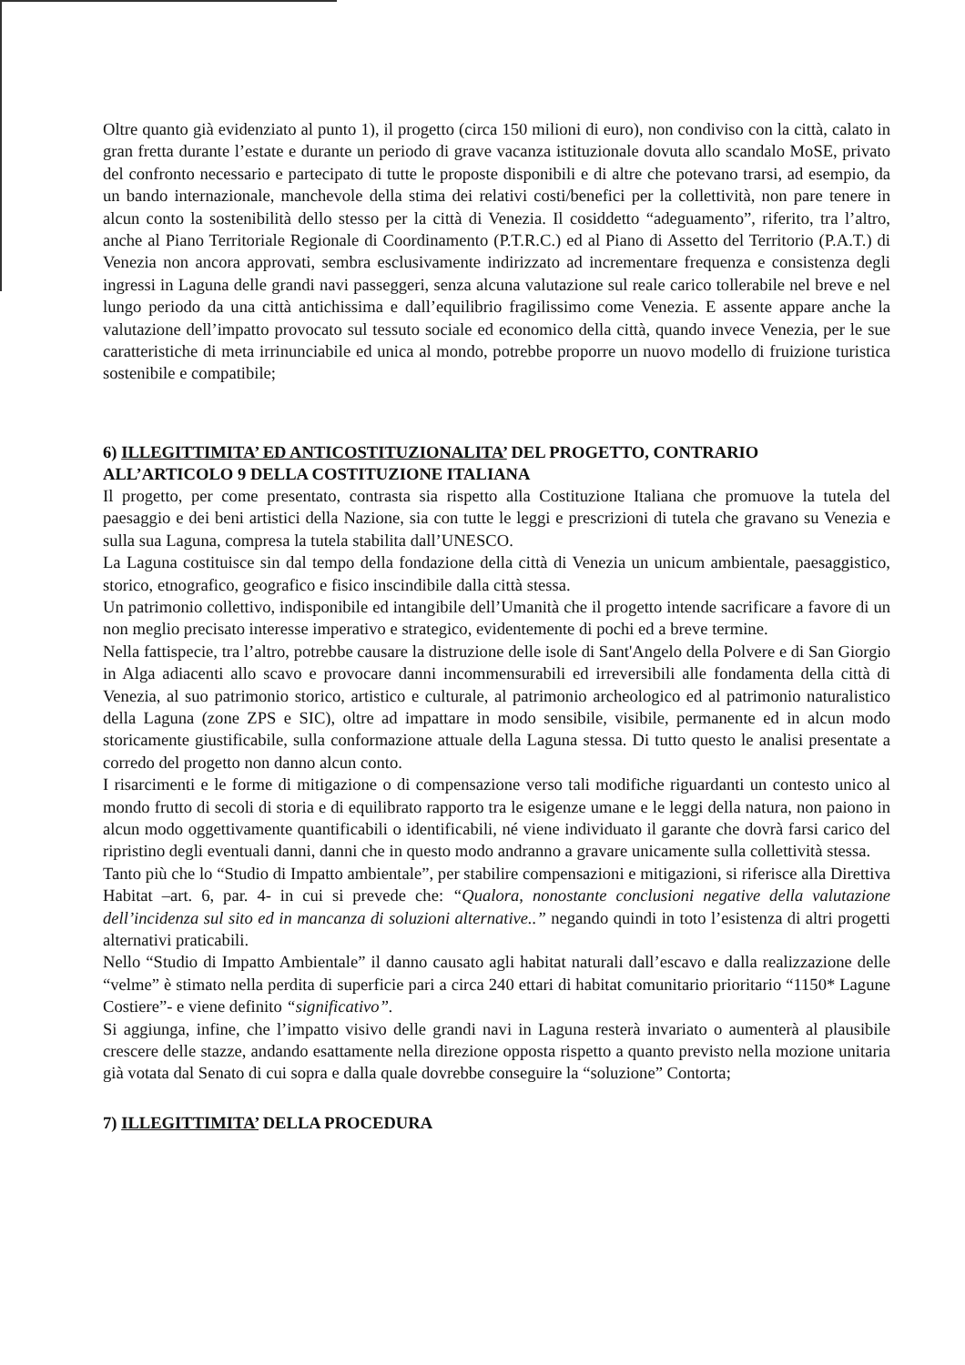Oltre quanto già evidenziato al punto 1), il progetto (circa 150 milioni di euro), non condiviso con la città, calato in gran fretta durante l’estate e durante un periodo di grave vacanza istituzionale dovuta allo scandalo MoSE, privato del confronto necessario e partecipato di tutte le proposte disponibili e di altre che potevano trarsi, ad esempio, da un bando internazionale, manchevole della stima dei relativi costi/benefici per la collettività, non pare tenere in alcun conto la sostenibilità dello stesso per la città di Venezia. Il cosiddetto “adeguamento”, riferito, tra l’altro, anche al Piano Territoriale Regionale di Coordinamento (P.T.R.C.) ed al Piano di Assetto del Territorio (P.A.T.) di Venezia non ancora approvati, sembra esclusivamente indirizzato ad incrementare frequenza e consistenza degli ingressi in Laguna delle grandi navi passeggeri, senza alcuna valutazione sul reale carico tollerabile nel breve e nel lungo periodo da una città antichissima e dall’equilibrio fragilissimo come Venezia. E assente appare anche la valutazione dell’impatto provocato sul tessuto sociale ed economico della città, quando invece Venezia, per le sue caratteristiche di meta irrinunciabile ed unica al mondo, potrebbe proporre un nuovo modello di fruizione turistica sostenibile e compatibile;
6) ILLEGITTIMITA’ ED ANTICOSTITUZIONALITA’ DEL PROGETTO, CONTRARIO ALL’ARTICOLO 9 DELLA COSTITUZIONE ITALIANA
Il progetto, per come presentato, contrasta sia rispetto alla Costituzione Italiana che promuove la tutela del paesaggio e dei beni artistici della Nazione, sia con tutte le leggi e prescrizioni di tutela che gravano su Venezia e sulla sua Laguna, compresa la tutela stabilita dall’UNESCO.
La Laguna costituisce sin dal tempo della fondazione della città di Venezia un unicum ambientale, paesaggistico, storico, etnografico, geografico e fisico inscindibile dalla città stessa.
Un patrimonio collettivo, indisponibile ed intangibile dell’Umanità che il progetto intende sacrificare a favore di un non meglio precisato interesse imperativo e strategico, evidentemente di pochi ed a breve termine.
Nella fattispecie, tra l’altro, potrebbe causare la distruzione delle isole di Sant'Angelo della Polvere e di San Giorgio in Alga adiacenti allo scavo e provocare danni incommensurabili ed irreversibili alle fondamenta della città di Venezia, al suo patrimonio storico, artistico e culturale, al patrimonio archeologico ed al patrimonio naturalistico della Laguna (zone ZPS e SIC), oltre ad impattare in modo sensibile, visibile, permanente ed in alcun modo storicamente giustificabile, sulla conformazione attuale della Laguna stessa. Di tutto questo le analisi presentate a corredo del progetto non danno alcun conto.
I risarcimenti e le forme di mitigazione o di compensazione verso tali modifiche riguardanti un contesto unico al mondo frutto di secoli di storia e di equilibrato rapporto tra le esigenze umane e le leggi della natura, non paiono in alcun modo oggettivamente quantificabili o identificabili, né viene individuato il garante che dovrà farsi carico del ripristino degli eventuali danni, danni che in questo modo andranno a gravare unicamente sulla collettività stessa.
Tanto più che lo “Studio di Impatto ambientale”, per stabilire compensazioni e mitigazioni, si riferisce alla Direttiva Habitat –art. 6, par. 4- in cui si prevede che: “Qualora, nonostante conclusioni negative della valutazione dell’incidenza sul sito ed in mancanza di soluzioni alternative..” negando quindi in toto l’esistenza di altri progetti alternativi praticabili.
Nello “Studio di Impatto Ambientale” il danno causato agli habitat naturali dall’escavo e dalla realizzazione delle “velme” è stimato nella perdita di superficie pari a circa 240 ettari di habitat comunitario prioritario “1150* Lagune Costiere”- e viene definito “significativo”.
Si aggiunga, infine, che l’impatto visivo delle grandi navi in Laguna resterà invariato o aumenterà al plausibile crescere delle stazze, andando esattamente nella direzione opposta rispetto a quanto previsto nella mozione unitaria già votata dal Senato di cui sopra e dalla quale dovrebbe conseguire la “soluzione” Contorta;
7) ILLEGITTIMITA’ DELLA PROCEDURA